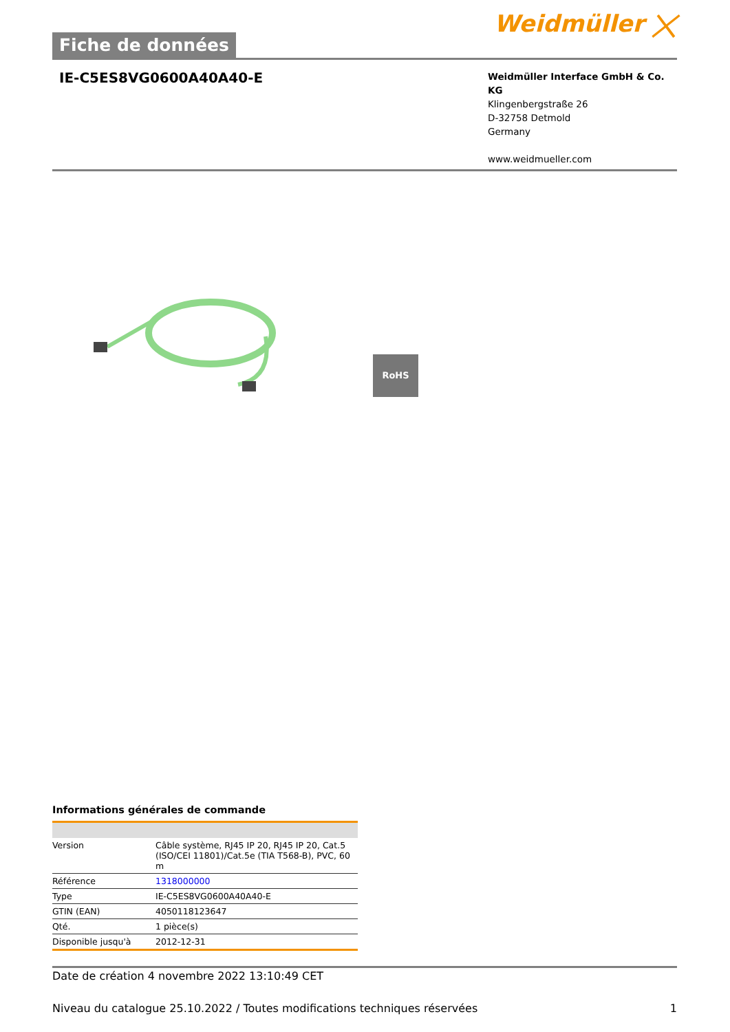Fiche de données
Weidmüller ⨉
IE-C5ES8VG0600A40A40-E
Weidmüller Interface GmbH & Co. KG
Klingenbergstraße 26
D-32758 Detmold
Germany
www.weidmueller.com
RoHS
Informations générales de commande
| Version | Câble système, RJ45 IP 20, RJ45 IP 20, Cat.5 (ISO/CEI 11801)/Cat.5e (TIA T568-B), PVC, 60 m |
| Référence | 1318000000 |
| Type | IE-C5ES8VG0600A40A40-E |
| GTIN (EAN) | 4050118123647 |
| Qté. | 1 pièce(s) |
| Disponible jusqu'à | 2012-12-31 |
Date de création 4 novembre 2022 13:10:49 CET
Niveau du catalogue 25.10.2022 / Toutes modifications techniques réservées 1